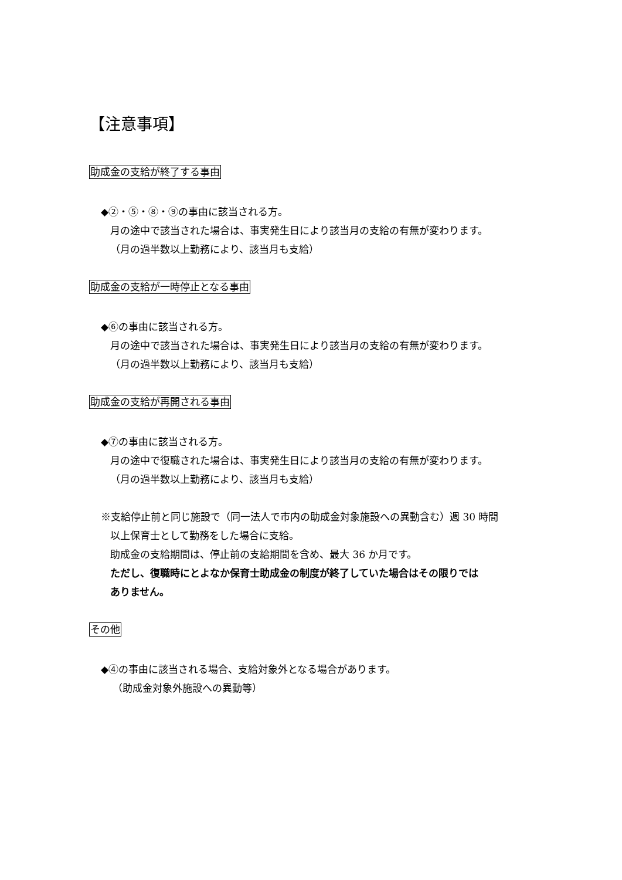【注意事項】
助成金の支給が終了する事由
◆②・⑤・⑧・⑨の事由に該当される方。
月の途中で該当された場合は、事実発生日により該当月の支給の有無が変わります。
（月の過半数以上勤務により、該当月も支給）
助成金の支給が一時停止となる事由
◆⑥の事由に該当される方。
月の途中で該当された場合は、事実発生日により該当月の支給の有無が変わります。
（月の過半数以上勤務により、該当月も支給）
助成金の支給が再開される事由
◆⑦の事由に該当される方。
月の途中で復職された場合は、事実発生日により該当月の支給の有無が変わります。
（月の過半数以上勤務により、該当月も支給）
※支給停止前と同じ施設で（同一法人で市内の助成金対象施設への異動含む）週 30 時間
以上保育士として勤務をした場合に支給。
助成金の支給期間は、停止前の支給期間を含め、最大 36 か月です。
ただし、復職時にとよなか保育士助成金の制度が終了していた場合はその限りでは
ありません。
その他
◆④の事由に該当される場合、支給対象外となる場合があります。
（助成金対象外施設への異動等）